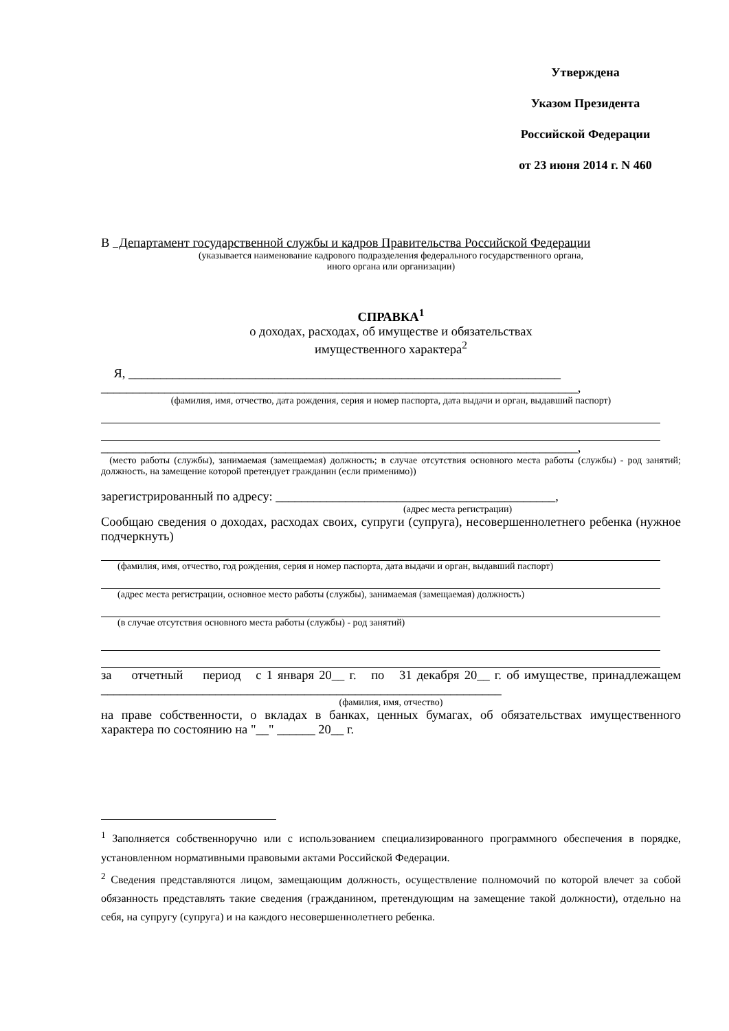Утверждена
Указом Президента
Российской Федерации
от 23 июня 2014 г. N 460
В Департамент государственной службы и кадров Правительства Российской Федерации
(указывается наименование кадрового подразделения федерального государственного органа,
иного органа или организации)
СПРАВКА<sup>1</sup>
о доходах, расходах, об имуществе и обязательствах
имущественного характера<sup>2</sup>
Я, ____________________________________________________________________
___________________________________________________________________________,
(фамилия, имя, отчество, дата рождения, серия и номер паспорта, дата выдачи и орган, выдавший паспорт)
___________________________________________________________________________,
(место работы (службы), занимаемая (замещаемая) должность; в случае отсутствия основного места работы (службы) - род занятий; должность, на замещение которой претендует гражданин (если применимо))
зарегистрированный по адресу: ____________________________________________,
(адрес места регистрации)
Сообщаю сведения о доходах, расходах своих, супруги (супруга), несовершеннолетнего ребенка (нужное подчеркнуть)
(фамилия, имя, отчество, год рождения, серия и номер паспорта, дата выдачи и орган, выдавший паспорт)
(адрес места регистрации, основное место работы (службы), занимаемая (замещаемая) должность)
(в случае отсутствия основного места работы (службы) - род занятий)
за отчетный период с 1 января 20__ г. по 31 декабря 20__ г. об имуществе, принадлежащем _______________________________________________________________
(фамилия, имя, отчество)
на праве собственности, о вкладах в банках, ценных бумагах, об обязательствах имущественного характера по состоянию на "__" ______ 20__ г.
<sup>1</sup> Заполняется собственноручно или с использованием специализированного программного обеспечения в порядке, установленном нормативными правовыми актами Российской Федерации.
<sup>2</sup> Сведения представляются лицом, замещающим должность, осуществление полномочий по которой влечет за собой обязанность представлять такие сведения (гражданином, претендующим на замещение такой должности), отдельно на себя, на супругу (супруга) и на каждого несовершеннолетнего ребенка.